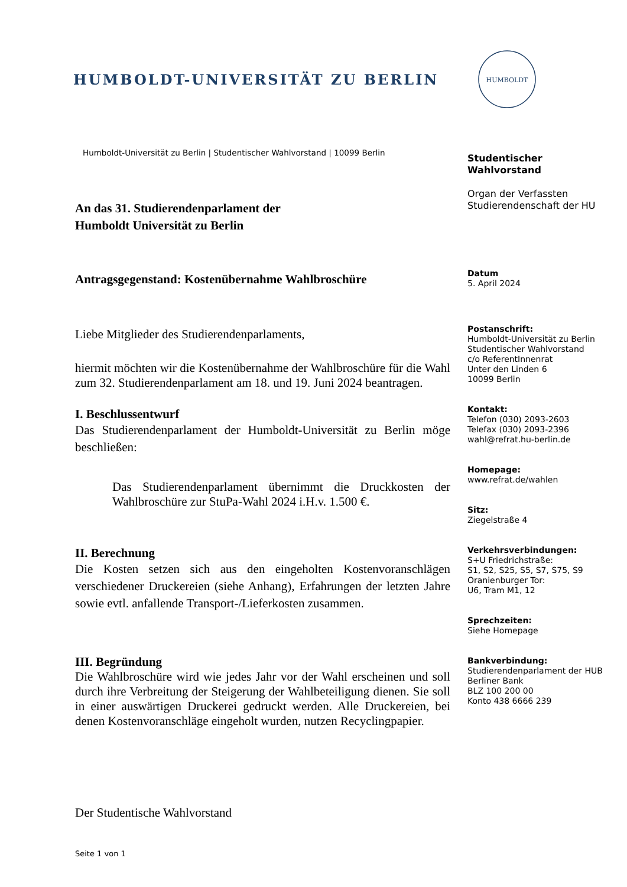HUMBOLDT-UNIVERSITÄT ZU BERLIN
HUMBOLDT
Humboldt-Universität zu Berlin | Studentischer Wahlvorstand | 10099 Berlin
An das 31. Studierendenparlament der
Humboldt Universität zu Berlin
Antragsgegenstand: Kostenübernahme Wahlbroschüre
Liebe Mitglieder des Studierendenparlaments,
hiermit möchten wir die Kostenübernahme der Wahlbroschüre für die Wahl zum 32. Studierendenparlament am 18. und 19. Juni 2024 beantragen.
I. Beschlussentwurf
Das Studierendenparlament der Humboldt-Universität zu Berlin möge beschließen:
Das Studierendenparlament übernimmt die Druckkosten der Wahlbroschüre zur StuPa-Wahl 2024 i.H.v. 1.500 €.
II. Berechnung
Die Kosten setzen sich aus den eingeholten Kostenvoranschlägen verschiedener Druckereien (siehe Anhang), Erfahrungen der letzten Jahre sowie evtl. anfallende Transport-/Lieferkosten zusammen.
III. Begründung
Die Wahlbroschüre wird wie jedes Jahr vor der Wahl erscheinen und soll durch ihre Verbreitung der Steigerung der Wahlbeteiligung dienen. Sie soll in einer auswärtigen Druckerei gedruckt werden. Alle Druckereien, bei denen Kostenvoranschläge eingeholt wurden, nutzen Recyclingpapier.
Der Studentische Wahlvorstand
Seite 1 von 1
Studentischer
Wahlvorstand
Organ der Verfassten
Studierendenschaft der HU
Datum
5. April 2024
Postanschrift:
Humboldt-Universität zu Berlin
Studentischer Wahlvorstand
c/o ReferentInnenrat
Unter den Linden 6
10099 Berlin
Kontakt:
Telefon (030) 2093-2603
Telefax (030) 2093-2396
wahl@refrat.hu-berlin.de
Homepage:
www.refrat.de/wahlen
Sitz:
Ziegelstraße 4
Verkehrsverbindungen:
S+U Friedrichstraße:
S1, S2, S25, S5, S7, S75, S9
Oranienburger Tor:
U6, Tram M1, 12
Sprechzeiten:
Siehe Homepage
Bankverbindung:
Studierendenparlament der HUB
Berliner Bank
BLZ 100 200 00
Konto 438 6666 239